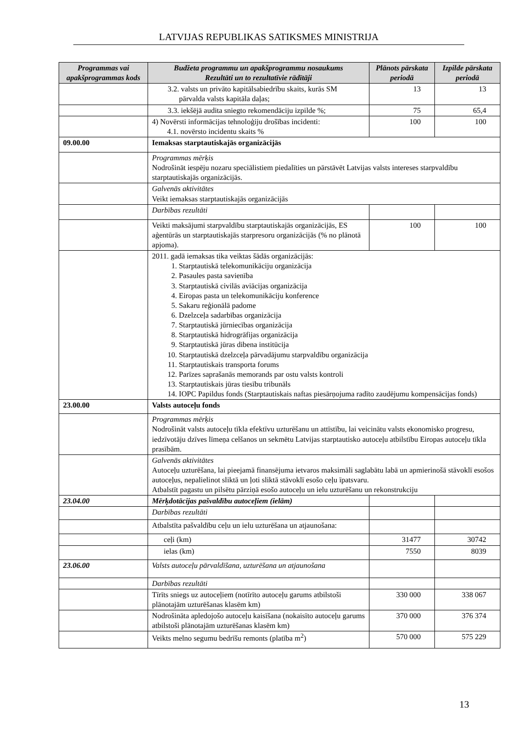LATVIJAS REPUBLIKAS SATIKSMES MINISTRIJA
| Programmas vai apakšprogrammas kods | Budžeta programmu un apakšprogrammu nosaukums Rezultāti un to rezultatīvie rādītāji | Plānots pārskata periodā | Izpilde pārskata periodā |
| --- | --- | --- | --- |
| | 3.2. valsts un privāto kapitālsabiedrību skaits, kurās SM pārvalda valsts kapitāla daļas; | 13 | 13 |
| | 3.3. iekšējā audita sniegto rekomendāciju izpilde %; | 75 | 65,4 |
| | 4) Novērsti informācijas tehnoloģiju drošības incidenti: 4.1. novērsto incidentu skaits % | 100 | 100 |
| 09.00.00 | Iemaksas starptautiskajās organizācijās | | |
| | Programmas mērķis Nodrošināt iespēju nozaru speciālistiem piedalīties un pārstāvēt Latvijas valsts intereses starpvaldību starptautiskajās organizācijās. | | |
| | Galvenās aktivitātes Veikt iemaksas starptautiskajās organizācijās | | |
| | Darbības rezultāti | | |
| | Veikti maksājumi starpvaldību starptautiskajās organizācijās, ES aģentūrās un starptautiskajās starpresoru organizācijās (% no plānotā apjoma). | 100 | 100 |
| | 2011. gadā iemaksas tika veiktas šādās organizācijās: 1. Starptautiskā telekomunikāciju organizācija 2. Pasaules pasta savienība 3. Starptautiskā civilās aviācijas organizācija 4. Eiropas pasta un telekomunikāciju konference 5. Sakaru reģionālā padome 6. Dzelzceļa sadarbības organizācija 7. Starptautiskā jūrniecības organizācija 8. Starptautiskā hidrogrāfijas organizācija 9. Starptautiskā jūras dibena institūcija 10. Starptautiskā dzelzceļa pārvadājumu starpvaldību organizācija 11. Starptautiskais transporta forums 12. Parīzes saprašanās memorands par ostu valsts kontroli 13. Starptautiskais jūras tiesību tribunāls 14. IOPC Papildus fonds (Starptautiskais naftas piesārņojuma radīto zaudējumu kompensācijas fonds) | | |
| 23.00.00 | Valsts autoceļu fonds | | |
| | Programmas mērķis Nodrošināt valsts autoceļu tīkla efektīvu uzturēšanu un attīstību, lai veicinātu valsts ekonomisko progresu, iedzīvotāju dzīves līmeņa celšanos un sekmētu Latvijas starptautisko autoceļu atbilstību Eiropas autoceļu tīkla prasībām. | | |
| | Galvenās aktivitātes Autoceļu uzturēšana, lai pieejamā finansējuma ietvaros maksimāli saglabātu labā un apmierinošā stāvoklī esošos autoceļus, nepalielinot sliktā un ļoti sliktā stāvoklī esošo ceļu īpatsvaru. Atbalstīt pagastu un pilsētu pārziņā esošo autoceļu un ielu uzturēšanu un rekonstrukciju | | |
| 23.04.00 | Mērķdotācijas pašvaldību autoceļiem (ielām) | | |
| | Darbības rezultāti | | |
| | Atbalstīta pašvaldību ceļu un ielu uzturēšana un atjaunošana: | | |
| | ceļi (km) | 31477 | 30742 |
| | ielas (km) | 7550 | 8039 |
| 23.06.00 | Valsts autoceļu pārvaldīšana, uzturēšana un atjaunošana | | |
| | Darbības rezultāti | | |
| | Tīrīts sniegs uz autoceļiem (notīrīto autoceļu garums atbilstoši plānotajām uzturēšanas klasēm km) | 330 000 | 338 067 |
| | Nodrošināta apledojošo autoceļu kaisīšana (nokaisīto autoceļu garums atbilstoši plānotajām uzturēšanas klasēm km) | 370 000 | 376 374 |
| | Veikts melno segumu bedrīšu remonts (platība m<sup>2</sup>) | 570 000 | 575 229 |
13